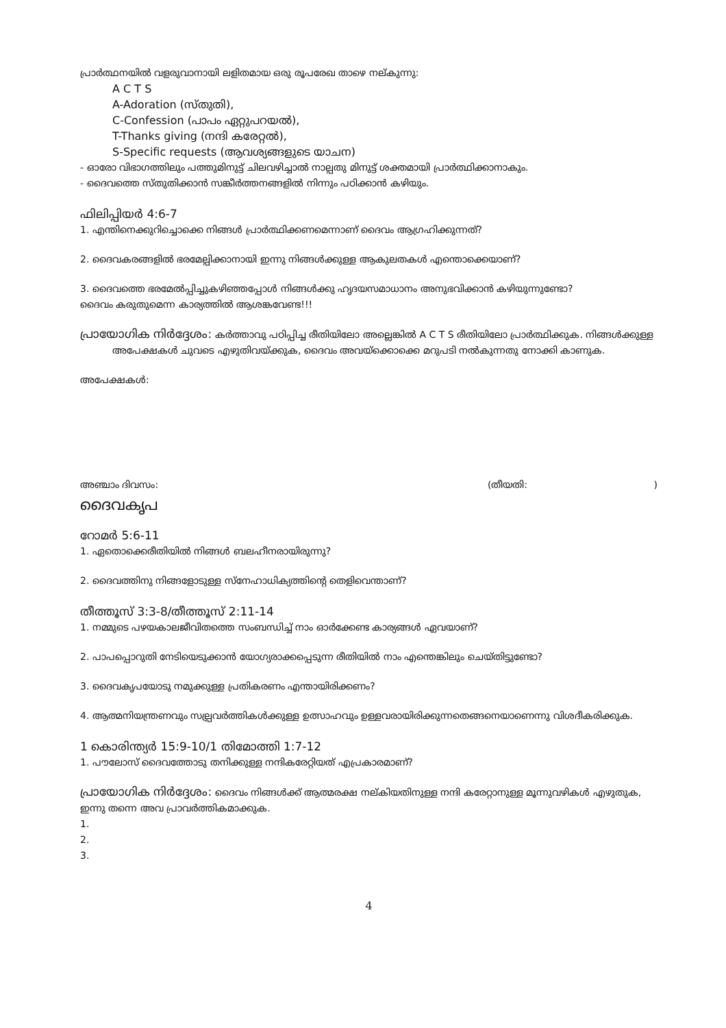പ്രാർത്ഥനയിൽ വളരുവാനായി ലളിതമായ ഒരു രൂപരേഖ താഴെ നല്കുന്നു:
A C T S
A-Adoration (സ്തുതി),
C-Confession (പാപം ഏറ്റുപറയൽ),
T-Thanks giving (നന്ദി കരേറ്റൽ),
S-Specific requests (ആവശ്യങ്ങളുടെ യാചന)
- ഓരോ വിഭാഗത്തിലും പത്തുമിനുട്ട് ചിലവഴിച്ചാൽ നാല്പതു മിനുട്ട് ശക്തമായി പ്രാർത്ഥിക്കാനാകും.
- ദൈവത്തെ സ്തുതിക്കാൻ സങ്കീർത്തനങ്ങളിൽ നിന്നും പഠിക്കാൻ കഴിയും.
ഫിലിപ്പിയർ 4:6-7
1. എന്തിനെക്കുറിച്ചൊക്കെ നിങ്ങൾ പ്രാർത്ഥിക്കണമെന്നാണ് ദൈവം ആഗ്രഹിക്കുന്നത്?
2. ദൈവകരങ്ങളിൽ ഭരമേല്പിക്കാനായി ഇന്നു നിങ്ങൾക്കുള്ള ആകുലതകൾ എന്തൊക്കെയാണ്?
3. ദൈവത്തെ ഭരമേൽപ്പിച്ചുകഴിഞ്ഞപ്പോൾ നിങ്ങൾക്കു ഹൃദയസമാധാനം അനുഭവിക്കാൻ കഴിയുന്നുണ്ടോ?
ദൈവം കരുതുമെന്ന കാര്യത്തിൽ ആശങ്കവേണ്ട!!!
പ്രായോഗിക നിർദ്ദേശം: കർത്താവു പഠിപ്പിച്ച രീതിയിലോ അല്ലെങ്കിൽ A C T S രീതിയിലോ പ്രാർത്ഥിക്കുക. നിങ്ങൾക്കുള്ള അപേക്ഷകൾ ചുവടെ എഴുതിവയ്ക്കുക, ദൈവം അവയ്ക്കൊക്കെ മറുപടി നൽകുന്നതു നോക്കി കാണുക.
അപേക്ഷകൾ:
അഞ്ചാം ദിവസം: (തീയതി: )
ദൈവകൃപ
റോമർ 5:6-11
1. ഏതൊക്കെരീതിയിൽ നിങ്ങൾ ബലഹീനരായിരുന്നു?
2. ദൈവത്തിനു നിങ്ങളോടുള്ള സ്നേഹാധിക്യത്തിന്റെ തെളിവെന്താണ്?
തീത്തൂസ് 3:3-8/തീത്തൂസ് 2:11-14
1. നമ്മുടെ പഴയകാലജീവിതത്തെ സംബന്ധിച്ച് നാം ഓർക്കേണ്ട കാര്യങ്ങൾ ഏവയാണ്?
2. പാപപ്പൊറുതി നേടിയെടുക്കാൻ യോഗ്യരാക്കപ്പെടുന്ന രീതിയിൽ നാം എന്തെങ്കിലും ചെയ്തിട്ടുണ്ടോ?
3. ദൈവകൃപയോടു നമുക്കുള്ള പ്രതികരണം എന്തായിരിക്കണം?
4. ആത്മനിയന്ത്രണവും സല്പ്രവർത്തികൾക്കുള്ള ഉത്സാഹവും ഉള്ളവരായിരിക്കുന്നതെങ്ങനെയാണെന്നു വിശദീകരിക്കുക.
1 കൊരിന്ത്യർ 15:9-10/1 തിമോത്തി 1:7-12
1. പൗലോസ് ദൈവത്തോടു തനിക്കുള്ള നന്ദികരേറ്റിയത് എപ്രകാരമാണ്?
പ്രായോഗിക നിർദ്ദേശം: ദൈവം നിങ്ങൾക്ക് ആത്മരക്ഷ നല്കിയതിനുള്ള നന്ദി കരേറ്റാനുള്ള മൂന്നുവഴികൾ എഴുതുക, ഇന്നു തന്നെ അവ പ്രാവർത്തികമാക്കുക.
1.
2.
3.
4